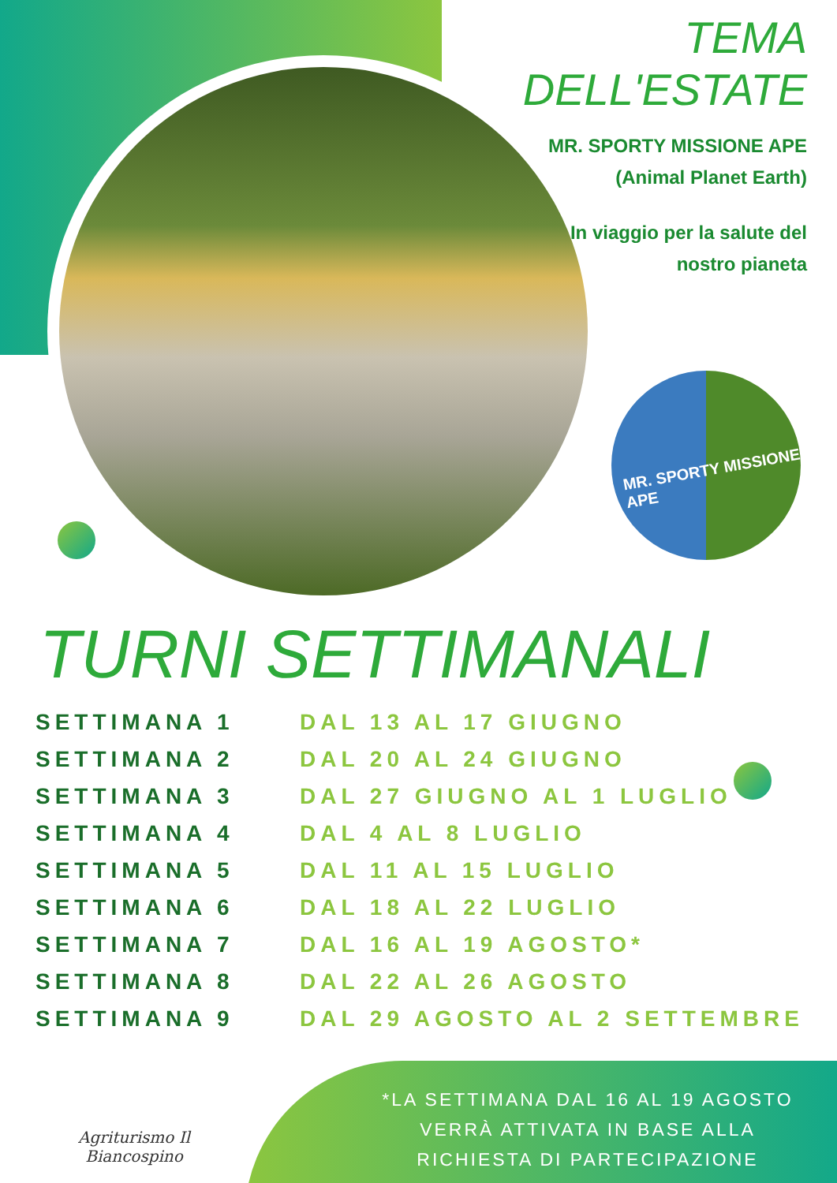MR. SPORTY MISSIONE APE
TEMA
DELL'ESTATE
MR. SPORTY MISSIONE APE
(Animal Planet Earth)
In viaggio per la salute del
nostro pianeta
TURNI SETTIMANALI
| SETTIMANA 1 | DAL 13 AL 17 GIUGNO |
| SETTIMANA 2 | DAL 20 AL 24 GIUGNO |
| SETTIMANA 3 | DAL 27 GIUGNO AL 1 LUGLIO |
| SETTIMANA 4 | DAL 4 AL 8 LUGLIO |
| SETTIMANA 5 | DAL 11 AL 15 LUGLIO |
| SETTIMANA 6 | DAL 18 AL 22 LUGLIO |
| SETTIMANA 7 | DAL 16 AL 19 AGOSTO* |
| SETTIMANA 8 | DAL 22 AL 26 AGOSTO |
| SETTIMANA 9 | DAL 29 AGOSTO AL 2 SETTEMBRE |
Agriturismo Il
Biancospino
*LA SETTIMANA DAL 16 AL 19 AGOSTO
VERRÀ ATTIVATA IN BASE ALLA
RICHIESTA DI PARTECIPAZIONE